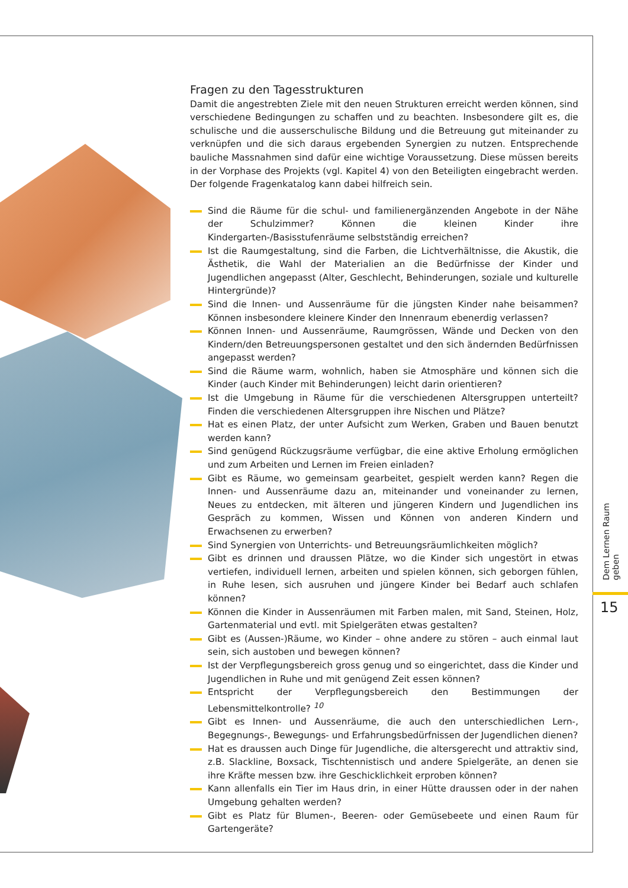Fragen zu den Tagesstrukturen
Damit die angestrebten Ziele mit den neuen Strukturen erreicht werden können, sind verschiedene Bedingungen zu schaffen und zu beachten. Insbesondere gilt es, die schulische und die ausserschulische Bildung und die Betreuung gut miteinander zu verknüpfen und die sich daraus ergebenden Synergien zu nutzen. Entsprechende bauliche Massnahmen sind dafür eine wichtige Voraussetzung. Diese müssen bereits in der Vorphase des Projekts (vgl. Kapitel 4) von den Beteiligten eingebracht werden. Der folgende Fragenkatalog kann dabei hilfreich sein.
Sind die Räume für die schul- und familienergänzenden Angebote in der Nähe der Schulzimmer? Können die kleinen Kinder ihre Kindergarten-/Basisstufenräume selbstständig erreichen?
Ist die Raumgestaltung, sind die Farben, die Lichtverhältnisse, die Akustik, die Ästhetik, die Wahl der Materialien an die Bedürfnisse der Kinder und Jugendlichen angepasst (Alter, Geschlecht, Behinderungen, soziale und kulturelle Hintergründe)?
Sind die Innen- und Aussenräume für die jüngsten Kinder nahe beisammen? Können insbesondere kleinere Kinder den Innenraum ebenerdig verlassen?
Können Innen- und Aussenräume, Raumgrössen, Wände und Decken von den Kindern/den Betreuungspersonen gestaltet und den sich ändernden Bedürfnissen angepasst werden?
Sind die Räume warm, wohnlich, haben sie Atmosphäre und können sich die Kinder (auch Kinder mit Behinderungen) leicht darin orientieren?
Ist die Umgebung in Räume für die verschiedenen Altersgruppen unterteilt? Finden die verschiedenen Altersgruppen ihre Nischen und Plätze?
Hat es einen Platz, der unter Aufsicht zum Werken, Graben und Bauen benutzt werden kann?
Sind genügend Rückzugsräume verfügbar, die eine aktive Erholung ermöglichen und zum Arbeiten und Lernen im Freien einladen?
Gibt es Räume, wo gemeinsam gearbeitet, gespielt werden kann? Regen die Innen- und Aussenräume dazu an, miteinander und voneinander zu lernen, Neues zu entdecken, mit älteren und jüngeren Kindern und Jugendlichen ins Gespräch zu kommen, Wissen und Können von anderen Kindern und Erwachsenen zu erwerben?
Sind Synergien von Unterrichts- und Betreuungsräumlichkeiten möglich?
Gibt es drinnen und draussen Plätze, wo die Kinder sich ungestört in etwas vertiefen, individuell lernen, arbeiten und spielen können, sich geborgen fühlen, in Ruhe lesen, sich ausruhen und jüngere Kinder bei Bedarf auch schlafen können?
Können die Kinder in Aussenräumen mit Farben malen, mit Sand, Steinen, Holz, Gartenmaterial und evtl. mit Spielgeräten etwas gestalten?
Gibt es (Aussen-)Räume, wo Kinder – ohne andere zu stören – auch einmal laut sein, sich austoben und bewegen können?
Ist der Verpflegungsbereich gross genug und so eingerichtet, dass die Kinder und Jugendlichen in Ruhe und mit genügend Zeit essen können?
Entspricht der Verpflegungsbereich den Bestimmungen der Lebensmittelkontrolle? <sup>10</sup>
Gibt es Innen- und Aussenräume, die auch den unterschiedlichen Lern-, Begegnungs-, Bewegungs- und Erfahrungsbedürfnissen der Jugendlichen dienen?
Hat es draussen auch Dinge für Jugendliche, die altersgerecht und attraktiv sind, z.B. Slackline, Boxsack, Tischtennistisch und andere Spielgeräte, an denen sie ihre Kräfte messen bzw. ihre Geschicklichkeit erproben können?
Kann allenfalls ein Tier im Haus drin, in einer Hütte draussen oder in der nahen Umgebung gehalten werden?
Gibt es Platz für Blumen-, Beeren- oder Gemüsebeete und einen Raum für Gartengeräte?
Dem Lernen Raum geben
15